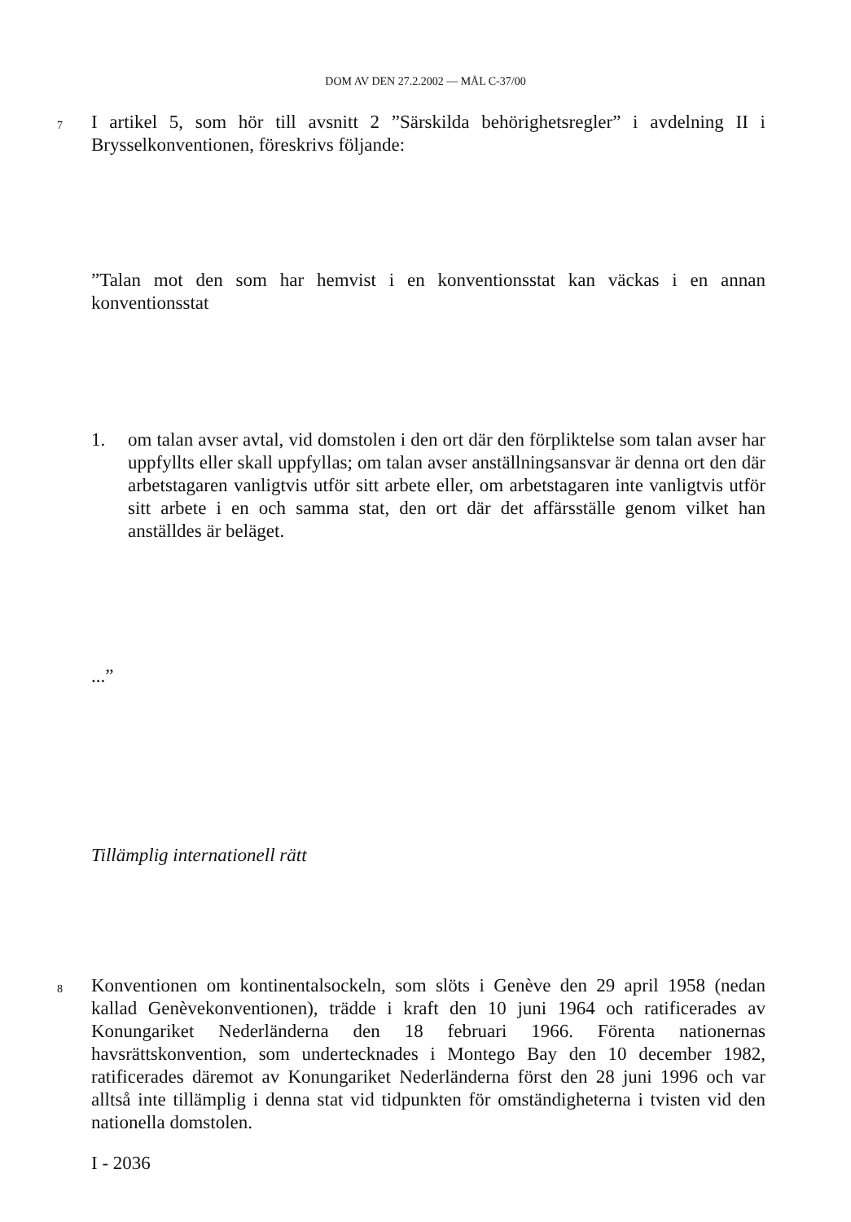DOM AV DEN 27.2.2002 — MÅL C-37/00
7
I artikel 5, som hör till avsnitt 2 ”Särskilda behörighetsregler” i avdelning II i Brysselkonventionen, föreskrivs följande:
”Talan mot den som har hemvist i en konventionsstat kan väckas i en annan konventionsstat
1. om talan avser avtal, vid domstolen i den ort där den förpliktelse som talan avser har uppfyllts eller skall uppfyllas; om talan avser anställningsansvar är denna ort den där arbetstagaren vanligtvis utför sitt arbete eller, om arbetstagaren inte vanligtvis utför sitt arbete i en och samma stat, den ort där det affärsställe genom vilket han anställdes är beläget.
...”
Tillämplig internationell rätt
8
Konventionen om kontinentalsockeln, som slöts i Genève den 29 april 1958 (nedan kallad Genèvekonventionen), trädde i kraft den 10 juni 1964 och ratificerades av Konungariket Nederländerna den 18 februari 1966. Förenta nationernas havsrättskonvention, som undertecknades i Montego Bay den 10 december 1982, ratificerades däremot av Konungariket Nederländerna först den 28 juni 1996 och var alltså inte tillämplig i denna stat vid tidpunkten för omständigheterna i tvisten vid den nationella domstolen.
I - 2036